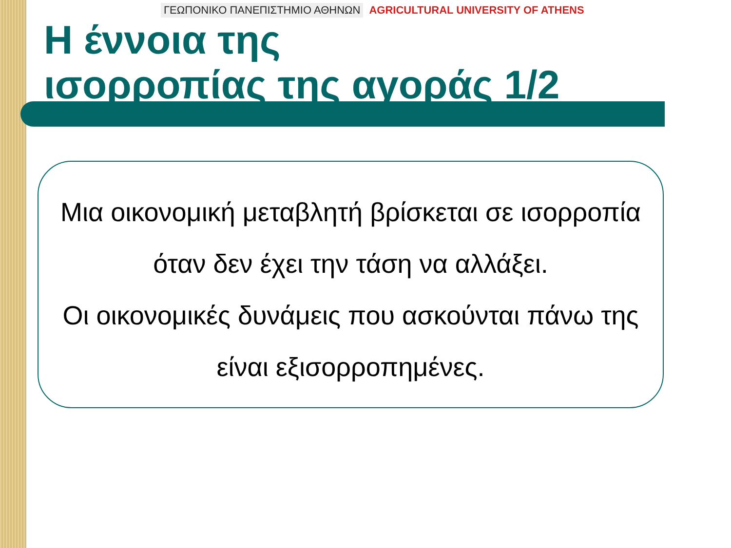ΓΕΩΠΟΝΙΚΟ ΠΑΝΕΠΙΣΤΗΜΙΟ ΑΘΗΝΩΝ AGRICULTURAL UNIVERSITY OF ATHENS
Η έννοια της
ισορροπίας της αγοράς 1/2
Μια οικονομική μεταβλητή βρίσκεται σε ισορροπία όταν δεν έχει την τάση να αλλάξει.
Οι οικονομικές δυνάμεις που ασκούνται πάνω της είναι εξισορροπημένες.